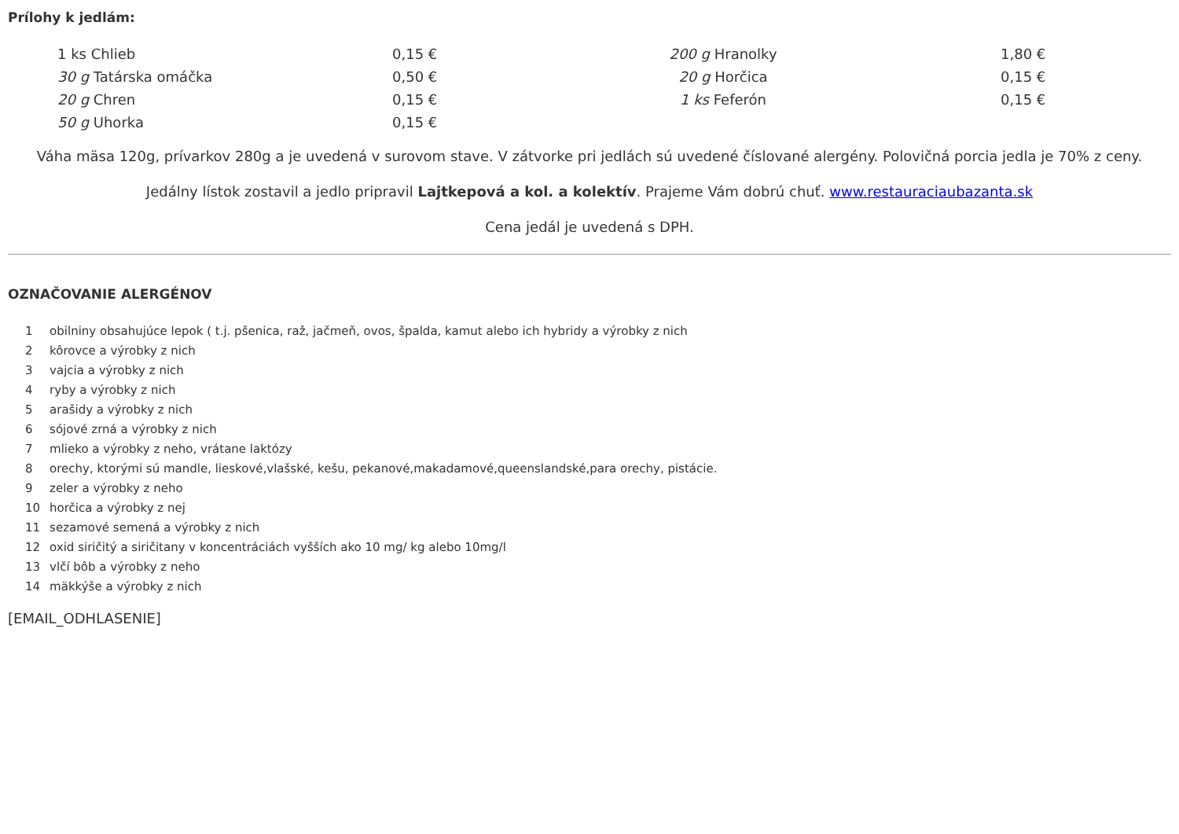Prílohy k jedlám:
| 1 ks Chlieb | 0,15 € | 200 g Hranolky | 1,80 € |
| 30 g Tatárska omáčka | 0,50 € | 20 g Horčica | 0,15 € |
| 20 g Chren | 0,15 € | 1 ks Feferón | 0,15 € |
| 50 g Uhorka | 0,15 € | | |
Váha mäsa 120g, prívarkov 280g a je uvedená v surovom stave. V zátvorke pri jedlách sú uvedené číslované alergény. Polovičná porcia jedla je 70% z ceny.
Jedálny lístok zostavil a jedlo pripravil Lajtkepová a kol. a kolektív. Prajeme Vám dobrú chuť. www.restauraciaubazanta.sk
Cena jedál je uvedená s DPH.
OZNAČOVANIE ALERGÉNOV
| 1 | obilniny obsahujúce lepok ( t.j. pšenica, raž, jačmeň, ovos, špalda, kamut alebo ich hybridy a výrobky z nich |
| 2 | kôrovce a výrobky z nich |
| 3 | vajcia a výrobky z nich |
| 4 | ryby a výrobky z nich |
| 5 | arašidy a výrobky z nich |
| 6 | sójové zrná a výrobky z nich |
| 7 | mlieko a výrobky z neho, vrátane laktózy |
| 8 | orechy, ktorými sú mandle, lieskové,vlašské, kešu, pekanové,makadamové,queenslandské,para orechy, pistácie. |
| 9 | zeler a výrobky z neho |
| 10 | horčica a výrobky z nej |
| 11 | sezamové semená a výrobky z nich |
| 12 | oxid siričitý a siričitany v koncentráciách vyšších ako 10 mg/ kg alebo 10mg/l |
| 13 | vlčí bôb a výrobky z neho |
| 14 | mäkkýše a výrobky z nich |
[EMAIL_ODHLASENIE]